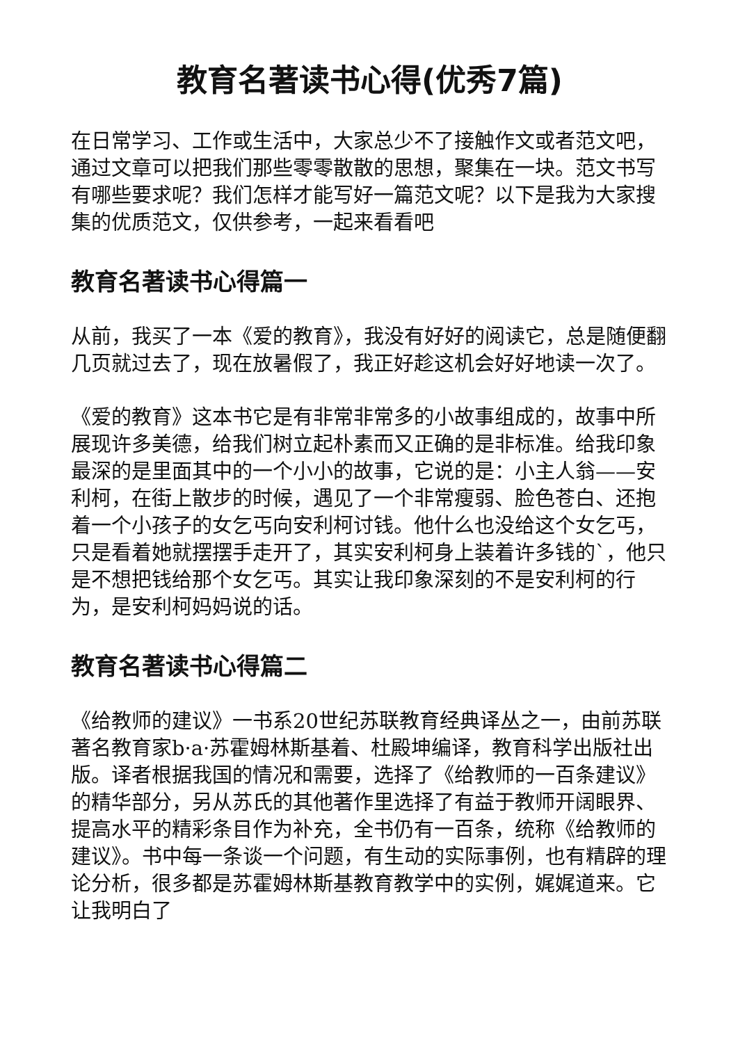教育名著读书心得(优秀7篇)
在日常学习、工作或生活中，大家总少不了接触作文或者范文吧，通过文章可以把我们那些零零散散的思想，聚集在一块。范文书写有哪些要求呢？我们怎样才能写好一篇范文呢？以下是我为大家搜集的优质范文，仅供参考，一起来看看吧
教育名著读书心得篇一
从前，我买了一本《爱的教育》，我没有好好的阅读它，总是随便翻几页就过去了，现在放暑假了，我正好趁这机会好好地读一次了。
《爱的教育》这本书它是有非常非常多的小故事组成的，故事中所展现许多美德，给我们树立起朴素而又正确的是非标准。给我印象最深的是里面其中的一个小小的故事，它说的是：小主人翁——安利柯，在街上散步的时候，遇见了一个非常瘦弱、脸色苍白、还抱着一个小孩子的女乞丐向安利柯讨钱。他什么也没给这个女乞丐，只是看着她就摆摆手走开了，其实安利柯身上装着许多钱的`，他只是不想把钱给那个女乞丐。其实让我印象深刻的不是安利柯的行为，是安利柯妈妈说的话。
教育名著读书心得篇二
《给教师的建议》一书系20世纪苏联教育经典译丛之一，由前苏联著名教育家b·a·苏霍姆林斯基着、杜殿坤编译，教育科学出版社出版。译者根据我国的情况和需要，选择了《给教师的一百条建议》的精华部分，另从苏氏的其他著作里选择了有益于教师开阔眼界、提高水平的精彩条目作为补充，全书仍有一百条，统称《给教师的建议》。书中每一条谈一个问题，有生动的实际事例，也有精辟的理论分析，很多都是苏霍姆林斯基教育教学中的实例，娓娓道来。它让我明白了